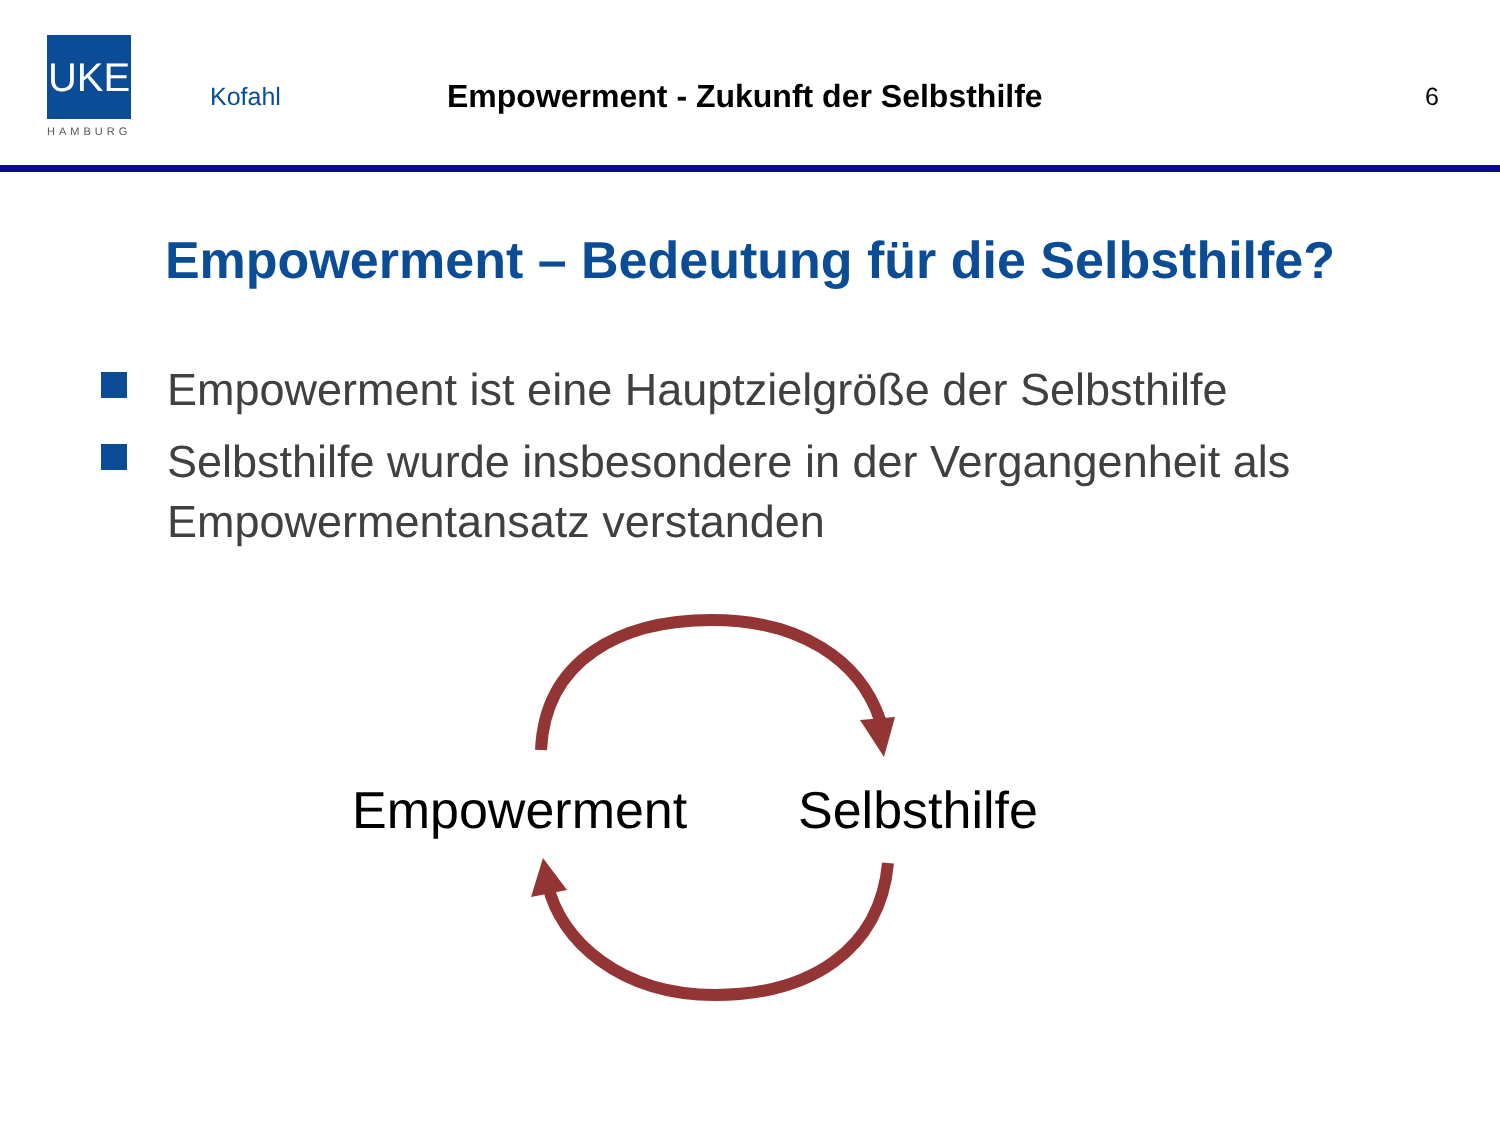UKE
HAMBURG
Kofahl
Empowerment - Zukunft der Selbsthilfe
6
Empowerment – Bedeutung für die Selbsthilfe?
Empowerment ist eine Hauptzielgröße der Selbsthilfe
Selbsthilfe wurde insbesondere in der Vergangenheit als Empowermentansatz verstanden
Empowerment Selbsthilfe